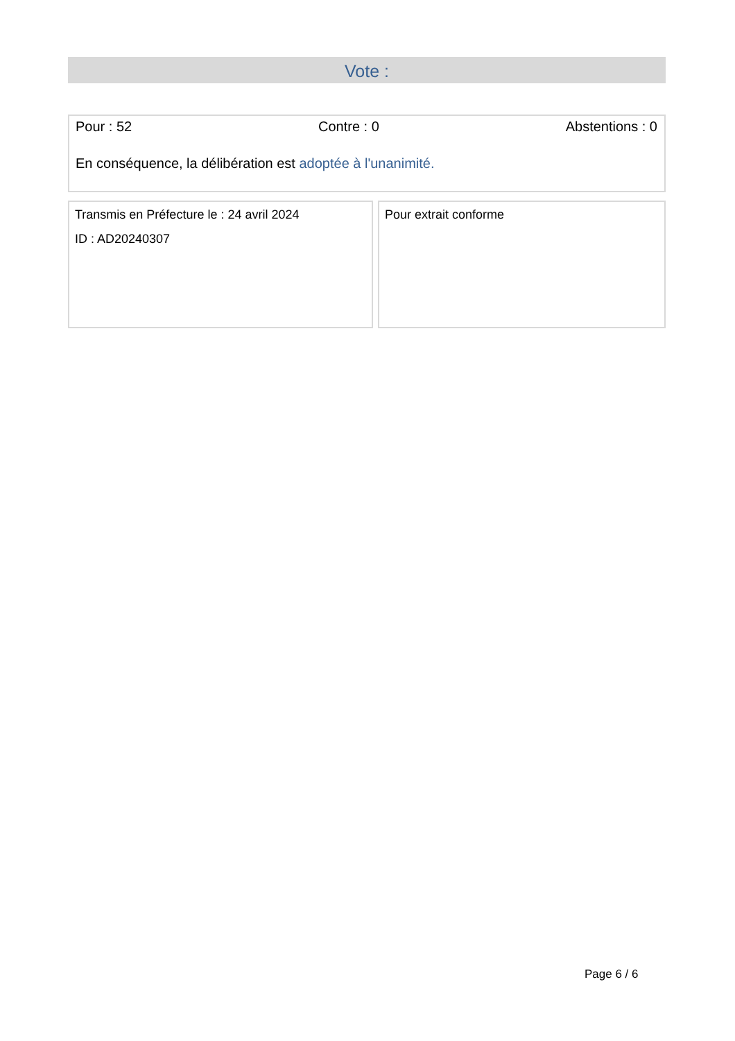Vote :
Pour : 52 Contre : 0 Abstentions : 0
En conséquence, la délibération est adoptée à l'unanimité.
Transmis en Préfecture le : 24 avril 2024
ID : AD20240307
Pour extrait conforme
Page 6 / 6